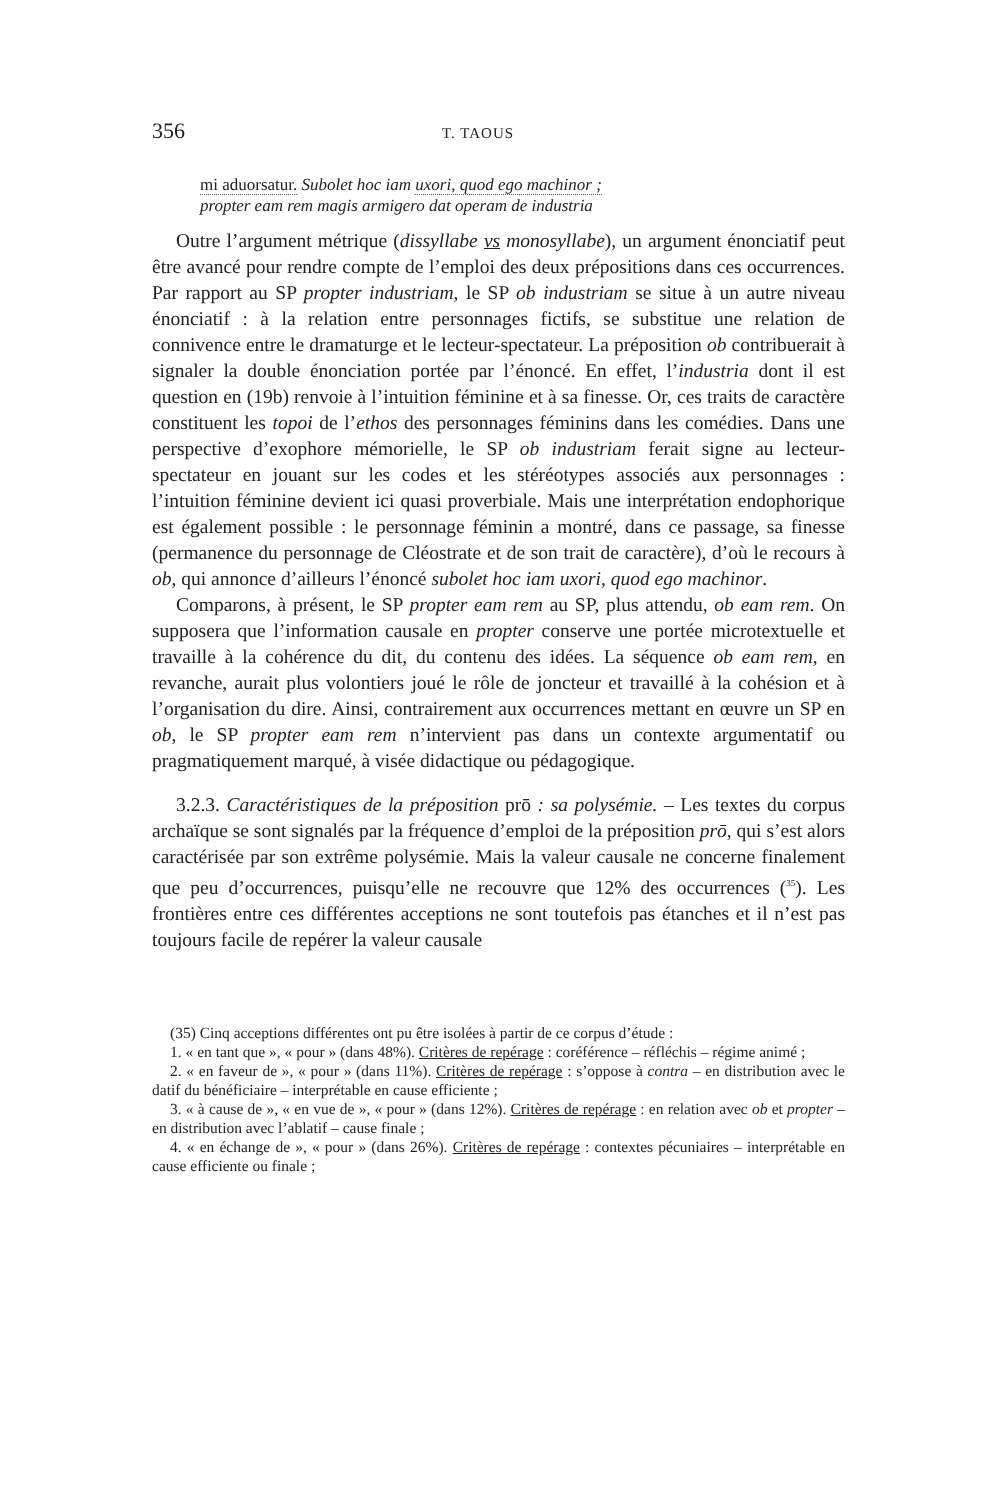356 T. TAOUS
mi aduorsatur. Subolet hoc iam uxori, quod ego machinor ;
propter eam rem magis armigero dat operam de industria
Outre l’argument métrique (dissyllabe vs monosyllabe), un argument énonciatif peut être avancé pour rendre compte de l’emploi des deux prépositions dans ces occurrences. Par rapport au SP propter industriam, le SP ob industriam se situe à un autre niveau énonciatif : à la relation entre personnages fictifs, se substitue une relation de connivence entre le dramaturge et le lecteur-spectateur. La préposition ob contribuerait à signaler la double énonciation portée par l’énoncé. En effet, l’industria dont il est question en (19b) renvoie à l’intuition féminine et à sa finesse. Or, ces traits de caractère constituent les topoi de l’ethos des personnages féminins dans les comédies. Dans une perspective d’exophore mémorielle, le SP ob industriam ferait signe au lecteur-spectateur en jouant sur les codes et les stéréotypes associés aux personnages : l’intuition féminine devient ici quasi proverbiale. Mais une interprétation endophorique est également possible : le personnage féminin a montré, dans ce passage, sa finesse (permanence du personnage de Cléostrate et de son trait de caractère), d’où le recours à ob, qui annonce d’ailleurs l’énoncé subolet hoc iam uxori, quod ego machinor.
Comparons, à présent, le SP propter eam rem au SP, plus attendu, ob eam rem. On supposera que l’information causale en propter conserve une portée microtextuelle et travaille à la cohérence du dit, du contenu des idées. La séquence ob eam rem, en revanche, aurait plus volontiers joué le rôle de joncteur et travaillé à la cohésion et à l’organisation du dire. Ainsi, contrairement aux occurrences mettant en œuvre un SP en ob, le SP propter eam rem n’intervient pas dans un contexte argumentatif ou pragmatiquement marqué, à visée didactique ou pédagogique.
3.2.3. Caractéristiques de la préposition prō : sa polysémie. – Les textes du corpus archaïque se sont signalés par la fréquence d’emploi de la préposition prō, qui s’est alors caractérisée par son extrême polysémie. Mais la valeur causale ne concerne finalement que peu d’occurrences, puisqu’elle ne recouvre que 12% des occurrences (<sup>35</sup>). Les frontières entre ces différentes acceptions ne sont toutefois pas étanches et il n’est pas toujours facile de repérer la valeur causale
(35) Cinq acceptions différentes ont pu être isolées à partir de ce corpus d’étude :
1. « en tant que », « pour » (dans 48%). Critères de repérage : coréférence – réfléchis – régime animé ;
2. « en faveur de », « pour » (dans 11%). Critères de repérage : s’oppose à contra – en distribution avec le datif du bénéficiaire – interprétable en cause efficiente ;
3. « à cause de », « en vue de », « pour » (dans 12%). Critères de repérage : en relation avec ob et propter – en distribution avec l’ablatif – cause finale ;
4. « en échange de », « pour » (dans 26%). Critères de repérage : contextes pécuniaires – interprétable en cause efficiente ou finale ;